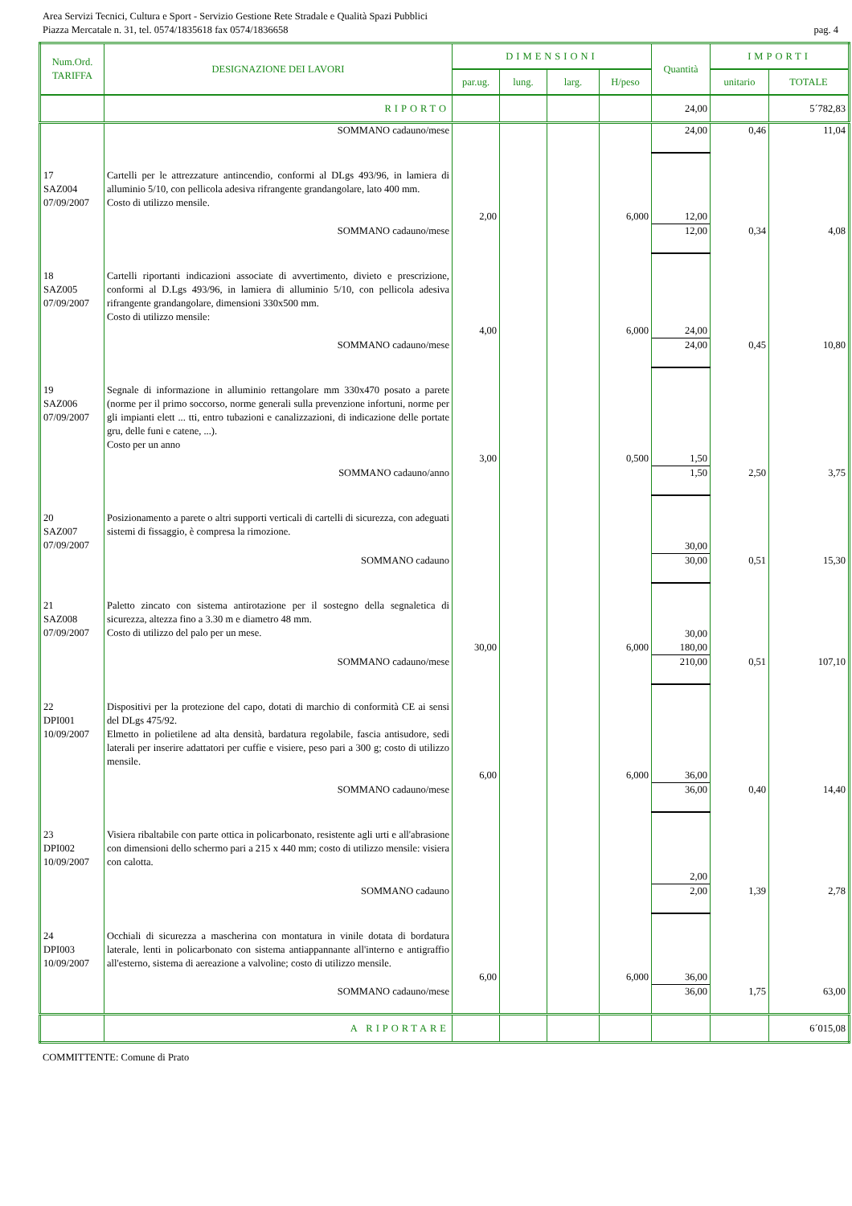Area Servizi Tecnici, Cultura e Sport - Servizio Gestione Rete Stradale e Qualità Spazi Pubblici
Piazza Mercatale n. 31, tel. 0574/1835618 fax 0574/1836658 pag. 4
| Num.Ord. TARIFFA | DESIGNAZIONE DEI LAVORI | DIMENSIONI | | | | Quantità | IMPORTI | |
| --- | --- | --- | --- | --- | --- | --- | --- | --- |
| | | par.ug. | lung. | larg. | H/peso | | unitario | TOTALE |
| | RIPORTO | | | | | 24,00 | | 5´782,83 |
| | SOMMANO cadauno/mese | | | | | 24,00 | 0,46 | 11,04 |
| 17 SAZ004 07/09/2007 | Cartelli per le attrezzature antincendio, conformi al DLgs 493/96, in lamiera di alluminio 5/10, con pellicola adesiva rifrangente grandangolare, lato 400 mm. Costo di utilizzo mensile. | | | | | | | |
| | | 2,00 | | | 6,000 | 12,00 | | |
| | SOMMANO cadauno/mese | | | | | 12,00 | 0,34 | 4,08 |
| 18 SAZ005 07/09/2007 | Cartelli riportanti indicazioni associate di avvertimento, divieto e prescrizione, conformi al D.Lgs 493/96, in lamiera di alluminio 5/10, con pellicola adesiva rifrangente grandangolare, dimensioni 330x500 mm. Costo di utilizzo mensile: | | | | | | | |
| | | 4,00 | | | 6,000 | 24,00 | | |
| | SOMMANO cadauno/mese | | | | | 24,00 | 0,45 | 10,80 |
| 19 SAZ006 07/09/2007 | Segnale di informazione in alluminio rettangolare mm 330x470 posato a parete (norme per il primo soccorso, norme generali sulla prevenzione infortuni, norme per gli impianti elett ... tti, entro tubazioni e canalizzazioni, di indicazione delle portate gru, delle funi e catene, ...). Costo per un anno | | | | | | | |
| | | 3,00 | | | 0,500 | 1,50 | | |
| | SOMMANO cadauno/anno | | | | | 1,50 | 2,50 | 3,75 |
| 20 SAZ007 07/09/2007 | Posizionamento a parete o altri supporti verticali di cartelli di sicurezza, con adeguati sistemi di fissaggio, è compresa la rimozione. | | | | | 30,00 | | |
| | SOMMANO cadauno | | | | | 30,00 | 0,51 | 15,30 |
| 21 SAZ008 07/09/2007 | Paletto zincato con sistema antirotazione per il sostegno della segnaletica di sicurezza, altezza fino a 3.30 m e diametro 48 mm. Costo di utilizzo del palo per un mese. | | | | | 30,00 | | |
| | | 30,00 | | | 6,000 | 180,00 | | |
| | SOMMANO cadauno/mese | | | | | 210,00 | 0,51 | 107,10 |
| 22 DPI001 10/09/2007 | Dispositivi per la protezione del capo, dotati di marchio di conformità CE ai sensi del DLgs 475/92. Elmetto in polietilene ad alta densità, bardatura regolabile, fascia antisudore, sedi laterali per inserire adattatori per cuffie e visiere, peso pari a 300 g; costo di utilizzo mensile. | | | | | | | |
| | | 6,00 | | | 6,000 | 36,00 | | |
| | SOMMANO cadauno/mese | | | | | 36,00 | 0,40 | 14,40 |
| 23 DPI002 10/09/2007 | Visiera ribaltabile con parte ottica in policarbonato, resistente agli urti e all'abrasione con dimensioni dello schermo pari a 215 x 440 mm; costo di utilizzo mensile: visiera con calotta. | | | | | 2,00 | | |
| | SOMMANO cadauno | | | | | 2,00 | 1,39 | 2,78 |
| 24 DPI003 10/09/2007 | Occhiali di sicurezza a mascherina con montatura in vinile dotata di bordatura laterale, lenti in policarbonato con sistema antiappannante all'interno e antigraffio all'esterno, sistema di aereazione a valvoline; costo di utilizzo mensile. | | | | | | | |
| | | 6,00 | | | 6,000 | 36,00 | | |
| | SOMMANO cadauno/mese | | | | | 36,00 | 1,75 | 63,00 |
| | A RIPORTARE | | | | | | | 6´015,08 |
COMMITTENTE: Comune di Prato